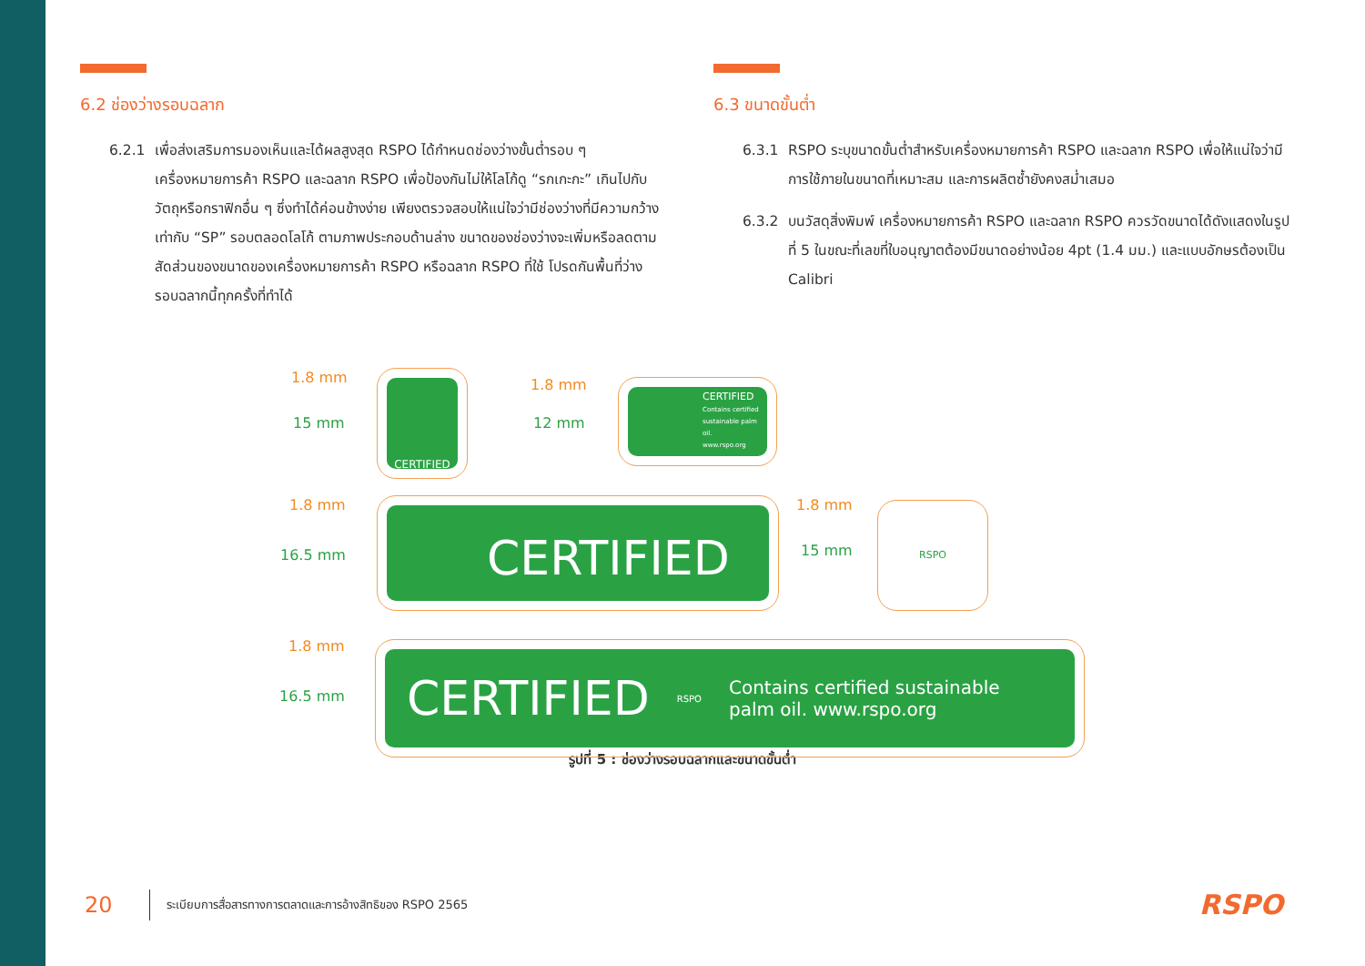6.2 ช่องว่างรอบฉลาก
6.2.1 เพื่อส่งเสริมการมองเห็นและได้ผลสูงสุด RSPO ได้กำหนดช่องว่างขั้นต่ำรอบ ๆ เครื่องหมายการค้า RSPO และฉลาก RSPO เพื่อป้องกันไม่ให้โลโก้ดู “รกเกะกะ” เกินไปกับวัตถุหรือกราฟิกอื่น ๆ ซึ่งทำได้ค่อนข้างง่าย เพียงตรวจสอบให้แน่ใจว่ามีช่องว่างที่มีความกว้างเท่ากับ “SP” รอบตลอดโลโก้ ตามภาพประกอบด้านล่าง ขนาดของช่องว่างจะเพิ่มหรือลดตามสัดส่วนของขนาดของเครื่องหมายการค้า RSPO หรือฉลาก RSPO ที่ใช้ โปรดกันพื้นที่ว่างรอบฉลากนี้ทุกครั้งที่ทำได้
6.3 ขนาดขั้นต่ำ
6.3.1 RSPO ระบุขนาดขั้นต่ำสำหรับเครื่องหมายการค้า RSPO และฉลาก RSPO เพื่อให้แน่ใจว่ามีการใช้ภายในขนาดที่เหมาะสม และการผลิตซ้ำยังคงสม่ำเสมอ
6.3.2 บนวัสดุสิ่งพิมพ์ เครื่องหมายการค้า RSPO และฉลาก RSPO ควรวัดขนาดได้ดังแสดงในรูปที่ 5 ในขณะที่เลขที่ใบอนุญาตต้องมีขนาดอย่างน้อย 4pt (1.4 มม.) และแบบอักษรต้องเป็น Calibri
1.8 mm
15 mm
CERTIFIED 1.8 mm
12 mm
CERTIFIED
Contains certified sustainable palm oil.
www.rspo.org
1.8 mm
16.5 mm CERTIFIED
1.8 mm
15 mm
RSPO
1.8 mm
16.5 mm
CERTIFIED RSPO Contains certified sustainable
palm oil. www.rspo.org
รูปที่ 5 : ช่องว่างรอบฉลากและขนาดขั้นต่ำ
20 ระเบียบการสื่อสารทางการตลาดและการอ้างสิทธิของ RSPO 2565 RSPO